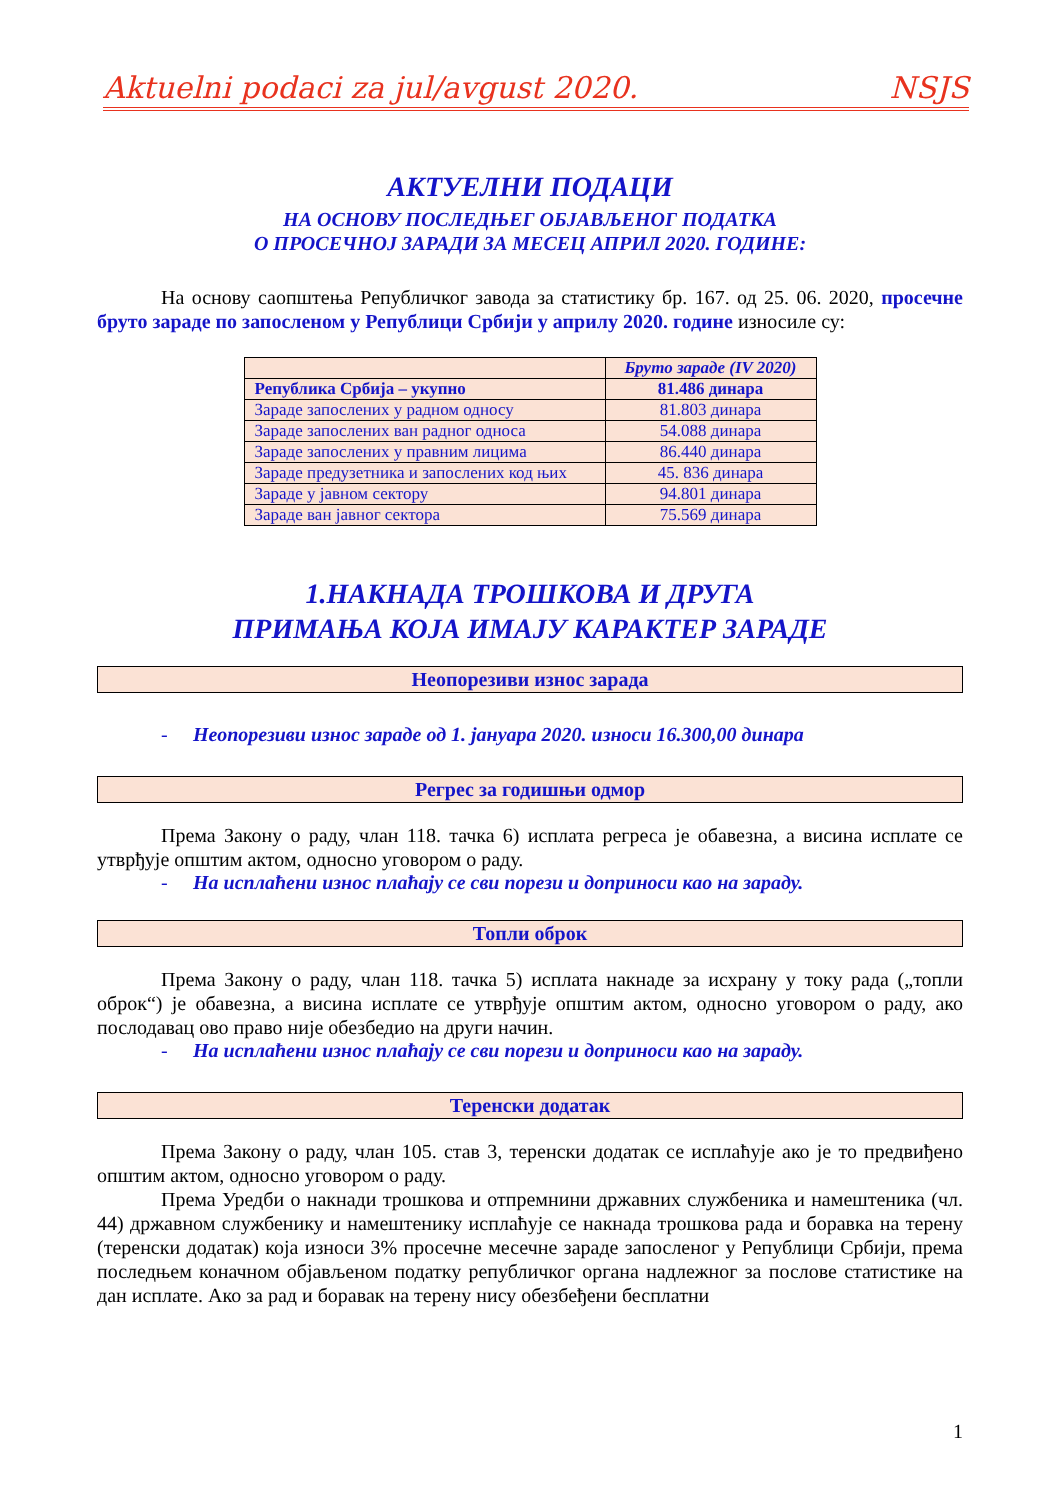Aktuelni podaci za jul/avgust 2020. NSJS
АКТУЕЛНИ ПОДАЦИ
НА ОСНОВУ ПОСЛЕДЊЕГ ОБЈАВЉЕНОГ ПОДАТКА
О ПРОСЕЧНОЈ ЗАРАДИ ЗА МЕСЕЦ АПРИЛ 2020. ГОДИНЕ:
На основу саопштења Републичког завода за статистику бр. 167. од 25. 06. 2020, просечне бруто зараде по запосленом у Републици Србији у априлу 2020. године износиле су:
| | Бруто зараде (IV 2020) |
| --- | --- |
| Република Србија – укупно | 81.486 динара |
| Зараде запослених у радном односу | 81.803 динара |
| Зараде запослених ван радног односа | 54.088 динара |
| Зараде запослених у правним лицима | 86.440 динара |
| Зараде предузетника и запослених код њих | 45. 836 динара |
| Зараде у јавном сектору | 94.801 динара |
| Зараде ван јавног сектора | 75.569 динара |
1.НАКНАДА ТРОШКОВА И ДРУГА
ПРИМАЊА КОЈА ИМАЈУ КАРАКТЕР ЗАРАДЕ
Неопорезиви износ зарада
- Неопорезиви износ зараде од 1. јануара 2020. износи 16.300,00 динара
Регрес за годишњи одмор
Према Закону о раду, члан 118. тачка 6) исплата регреса је обавезна, а висина исплате се утврђује општим актом, односно уговором о раду.
- На исплаћени износ плаћају се сви порези и доприноси као на зараду.
Топли оброк
Према Закону о раду, члан 118. тачка 5) исплата накнаде за исхрану у току рада („топли оброк“) је обавезна, а висина исплате се утврђује општим актом, односно уговором о раду, ако послодавац ово право није обезбедио на други начин.
- На исплаћени износ плаћају се сви порези и доприноси као на зараду.
Теренски додатак
Према Закону о раду, члан 105. став 3, теренски додатак се исплаћује ако је то предвиђено општим актом, односно уговором о раду.
Према Уредби о накнади трошкова и отпремнини државних службеника и намештеника (чл. 44) државном службенику и намештенику исплаћује се накнада трошкова рада и боравка на терену (теренски додатак) која износи 3% просечне месечне зараде запосленог у Републици Србији, према последњем коначном објављеном податку републичког органа надлежног за послове статистике на дан исплате. Ако за рад и боравак на терену нису обезбеђени бесплатни
1